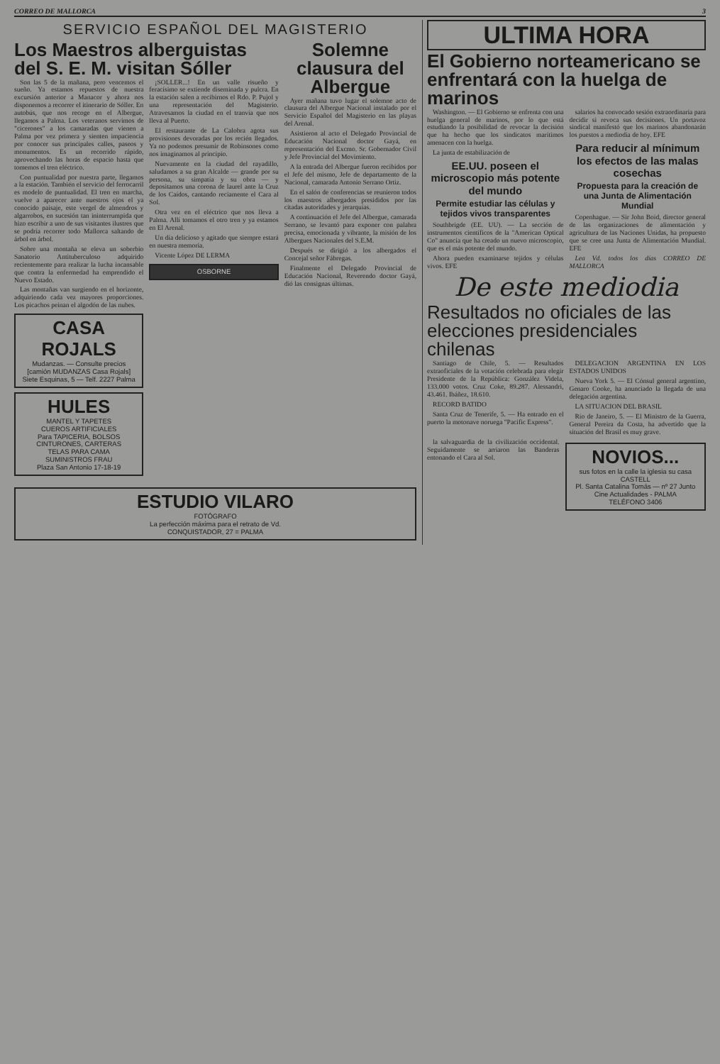CORREO DE MALLORCA 3
SERVICIO ESPAÑOL DEL MAGISTERIO
Los Maestros alberguistas del S. E. M. visitan Sóller
Son las 5 de la mañana, pero vencemos el sueño. Ya estamos repuestos de nuestra excursión anterior a Manacor y ahora nos disponemos a recorrer el itinerario de Sóller. En autobús, que nos recoge en el Albergue, llegamos a Palma. Los veteranos servimos de "cicerones" a los camaradas que vienen a Palma por vez primera y sienten impaciencia por conocer sus principales calles, paseos y monumentos. Es un recorrido rápido, aprovechando las horas de espacio hasta que tomemos el tren eléctrico.
Con puntualidad por nuestra parte, llegamos a la estación. También el servicio del ferrocarril es modelo de puntualidad. El tren en marcha, vuelve a aparecer ante nuestros ojos el ya conocido paisaje, este vergel de almendros y algarrobos, en sucesión tan ininterrumpida que hizo escribir a uno de sus visitantes ilustres que se podría recorrer todo Mallorca saltando de árbol en árbol.
Sobre una montaña se eleva un soberbio Sanatorio Antituberculoso adquirido recientemente para realizar la lucha incansable que contra la enfermedad ha emprendido el Nuevo Estado.
Las montañas van surgiendo en el horizonte, adquiriendo cada vez mayores proporciones. Los picachos peinan el algodón de las nubes.
CASA ROJALS
Mudanzas. — Consulte precios
[camión MUDANZAS Casa Rojals]
Siete Esquinas, 5 — Telf. 2227 Palma
HULES
MANTEL Y TAPETES
CUEROS ARTIFICIALES
Para TAPICERIA, BOLSOS
CINTURONES, CARTERAS
TELAS PARA CAMA
SUMINISTROS FRAU
Plaza San Antonio 17-18-19
¡SOLLER...! En un valle risueño y feracísimo se extiende diseminada y pulcra. En la estación salen a recibirnos el Rdo. P. Pujol y una representación del Magisterio. Atravesamos la ciudad en el tranvía que nos lleva al Puerto.
El restaurante de La Calobra agota sus provisiones devoradas por los recién llegados. Ya no podemos presumir de Robinsones como nos imaginamos al principio.
Nuevamente en la ciudad del rayadillo, saludamos a su gran Alcalde — grande por su persona, su simpatía y su obra — y depositamos una corona de laurel ante la Cruz de los Caídos, cantando reciamente el Cara al Sol.
Otra vez en el eléctrico que nos lleva a Palma. Allí tomamos el otro tren y ya estamos en El Arenal.
Un día delicioso y agitado que siempre estará en nuestra memoria.
Vicente López DE LERMA
OSBORNE
Solemne clausura del Albergue
Ayer mañana tuvo lugar el solemne acto de clausura del Albergue Nacional instalado por el Servicio Español del Magisterio en las playas del Arenal.
Asistieron al acto el Delegado Provincial de Educación Nacional doctor Gayá, en representación del Excmo. Sr. Gobernador Civil y Jefe Provincial del Movimiento.
A la entrada del Albergue fueron recibidos por el Jefe del mismo, Jefe de departamento de la Nacional, camarada Antonio Serrano Ortiz.
En el salón de conferencias se reunieron todos los maestros albergados presididos por las citadas autoridades y jerarquías.
A continuación el Jefe del Albergue, camarada Serrano, se levantó para exponer con palabra precisa, emocionada y vibrante, la misión de los Albergues Nacionales del S.E.M.
Después se dirigió a los albergados el Concejal señor Fábregas.
Finalmente el Delegado Provincial de Educación Nacional, Reverendo doctor Gayá, dió las consignas últimas.
ESTUDIO VILARO
FOTÓGRAFO
La perfección máxima para el retrato de Vd.
CONQUISTADOR, 27 = PALMA
ULTIMA HORA
El Gobierno norteamericano se enfrentará con la huelga de marinos
Washington. — El Gobierno se enfrenta con una huelga general de marinos, por lo que está estudiando la posibilidad de revocar la decisión que ha hecho que los sindicatos marítimos amenacen con la huelga.
La junta de estabilización de
EE.UU. poseen el microscopio más potente del mundo
Permite estudiar las células y tejidos vivos transparentes
Southbrigde (EE. UU). — La sección de instrumentos científicos de la "American Optical Co" anuncia que ha creado un nuevo microscopio, que es el más potente del mundo.
Ahora pueden examinarse tejidos y células vivos. EFE
salarios ha convocado sesión extraordinaria para decidir si revoca sus decisiones. Un portavoz sindical manifestó que los marinos abandonarán los puestos a mediodía de hoy. EFE
Para reducir al mínimum los efectos de las malas cosechas
Propuesta para la creación de una Junta de Alimentación Mundial
Copenhague. — Sir John Boid, director general de las organizaciones de alimentación y agricultura de las Naciones Unidas, ha propuesto que se cree una Junta de Alimentación Mundial. EFE
Lea Vd. todos los días CORREO DE MALLORCA
De este mediodia
Resultados no oficiales de las elecciones presidenciales chilenas
Santiago de Chile, 5. — Resultados extraoficiales de la votación celebrada para elegir Presidente de la República: González Videla, 133.000 votos. Cruz Coke, 89.287. Alessandri, 43.461. Ibáñez, 18.610.
RECORD BATIDO
Santa Cruz de Tenerife, 5. — Ha entrado en el puerto la motonave noruega "Pacific Express".
DELEGACION ARGENTINA EN LOS ESTADOS UNIDOS
Nueva York 5. — El Cónsul general argentino, Genaro Cooke, ha anunciado la llegada de una delegación argentina.
LA SITUACION DEL BRASIL
Río de Janeiro, 5. — El Ministro de la Guerra, General Pereira da Costa, ha advertido que la situación del Brasil es muy grave.
la salvaguardia de la civilización occidental. Seguidamente se arriaron las Banderas entonando el Cara al Sol.
NOVIOS...
sus fotos en la calle la iglesia su casa
CASTELL
Pl. Santa Catalina Tomás — nº 27 Junto Cine Actualidades - PALMA
TELÉFONO 3406